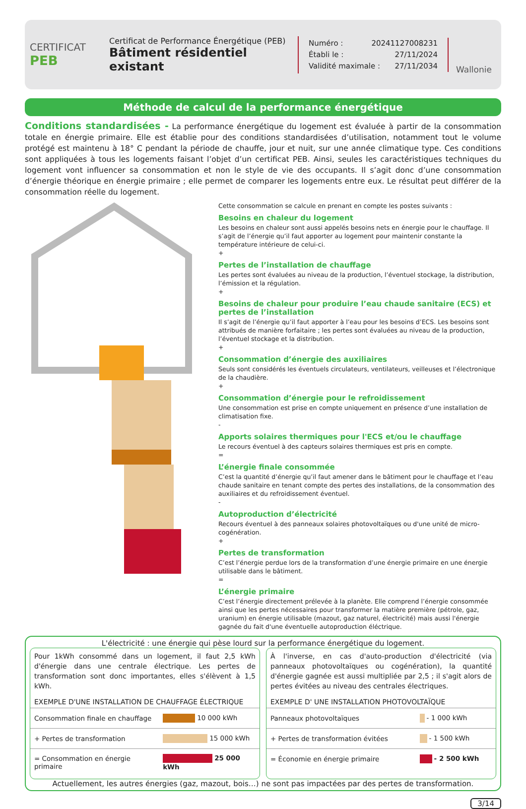CERTIFICAT
PEB
Certificat de Performance Énergétique (PEB)
Bâtiment résidentiel existant
Numéro : 20241127008231
Établi le : 27/11/2024
Validité maximale : 27/11/2034
Wallonie
Méthode de calcul de la performance énergétique
Conditions standardisées - La performance énergétique du logement est évaluée à partir de la consommation totale en énergie primaire. Elle est établie pour des conditions standardisées d’utilisation, notamment tout le volume protégé est maintenu à 18° C pendant la période de chauffe, jour et nuit, sur une année climatique type. Ces conditions sont appliquées à tous les logements faisant l’objet d’un certificat PEB. Ainsi, seules les caractéristiques techniques du logement vont influencer sa consommation et non le style de vie des occupants. Il s’agit donc d’une consommation d’énergie théorique en énergie primaire ; elle permet de comparer les logements entre eux. Le résultat peut différer de la consommation réelle du logement.
Cette consommation se calcule en prenant en compte les postes suivants :
Besoins en chaleur du logement
Les besoins en chaleur sont aussi appelés besoins nets en énergie pour le chauffage. Il s’agit de l’énergie qu’il faut apporter au logement pour maintenir constante la température intérieure de celui-ci.
+
Pertes de l’installation de chauffage
Les pertes sont évaluées au niveau de la production, l’éventuel stockage, la distribution, l’émission et la régulation.
+
Besoins de chaleur pour produire l’eau chaude sanitaire (ECS) et pertes de l’installation
Il s’agit de l’énergie qu’il faut apporter à l’eau pour les besoins d’ECS. Les besoins sont attribués de manière forfaitaire ; les pertes sont évaluées au niveau de la production, l’éventuel stockage et la distribution.
+
Consommation d’énergie des auxiliaires
Seuls sont considérés les éventuels circulateurs, ventilateurs, veilleuses et l’électronique de la chaudière.
+
Consommation d’énergie pour le refroidissement
Une consommation est prise en compte uniquement en présence d’une installation de climatisation fixe.
-
Apports solaires thermiques pour l'ECS et/ou le chauffage
Le recours éventuel à des capteurs solaires thermiques est pris en compte.
=
L’énergie finale consommée
C’est la quantité d’énergie qu’il faut amener dans le bâtiment pour le chauffage et l’eau chaude sanitaire en tenant compte des pertes des installations, de la consommation des auxiliaires et du refroidissement éventuel.
-
Autoproduction d’électricité
Recours éventuel à des panneaux solaires photovoltaïques ou d'une unité de micro-cogénération.
+
Pertes de transformation
C’est l’énergie perdue lors de la transformation d’une énergie primaire en une énergie utilisable dans le bâtiment.
=
L’énergie primaire
C’est l’énergie directement prélevée à la planète. Elle comprend l’énergie consommée ainsi que les pertes nécessaires pour transformer la matière première (pétrole, gaz, uranium) en énergie utilisable (mazout, gaz naturel, électricité) mais aussi l'énergie gagnée du fait d'une éventuelle autoproduction éléctrique.
L'électricité : une énergie qui pèse lourd sur la performance énergétique du logement.
Pour 1kWh consommé dans un logement, il faut 2,5 kWh d'énergie dans une centrale électrique. Les pertes de transformation sont donc importantes, elles s'élèvent à 1,5 kWh.
EXEMPLE D'UNE INSTALLATION DE CHAUFFAGE ÉLECTRIQUE
| Consommation finale en chauffage | 10 000 kWh |
| + Pertes de transformation | 15 000 kWh |
| = Consommation en énergie primaire | 25 000 kWh |
À l'inverse, en cas d'auto-production d'électricité (via panneaux photovoltaïques ou cogénération), la quantité d'énergie gagnée est aussi multipliée par 2,5 ; il s'agit alors de pertes évitées au niveau des centrales électriques.
EXEMPLE D' UNE INSTALLATION PHOTOVOLTAÏQUE
| Panneaux photovoltaïques | - 1 000 kWh |
| + Pertes de transformation évitées | - 1 500 kWh |
| = Économie en énergie primaire | - 2 500 kWh |
Actuellement, les autres énergies (gaz, mazout, bois…) ne sont pas impactées par des pertes de transformation.
3/14